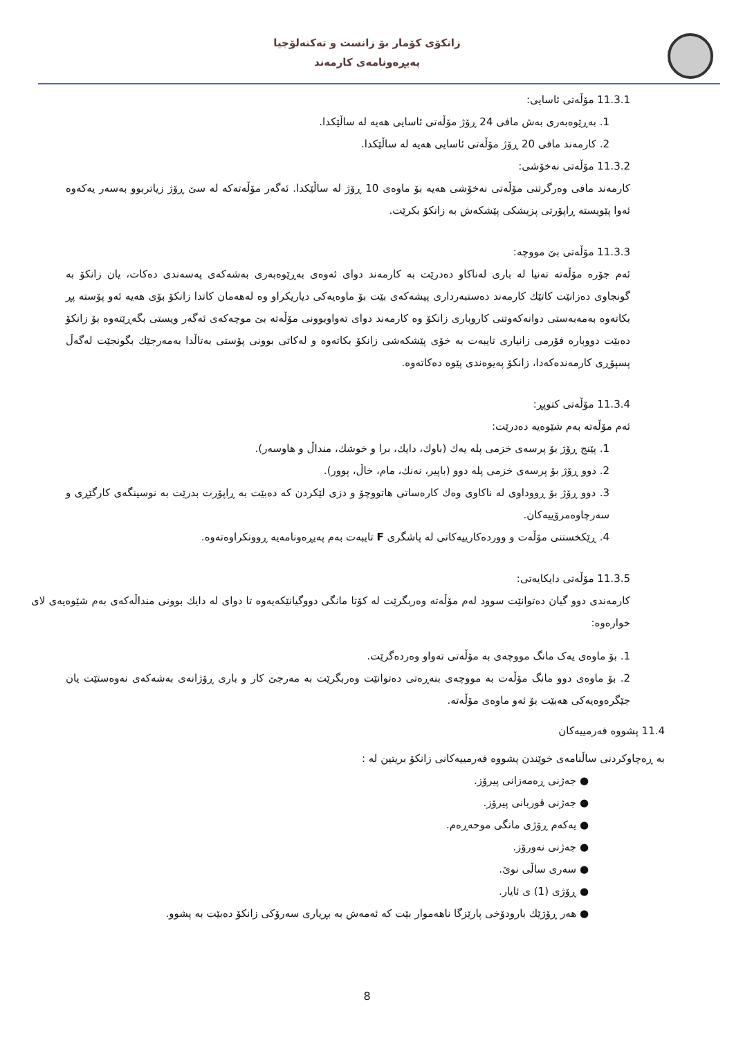زانكۆی كۆمار بۆ زانست و تەكنەلۆجیا
پەیڕەونامەی كارمەند
11.3.1 مۆڵەتی ئاسایی:
1. بەڕێوەبەری بەش مافی 24 ڕۆژ مۆڵەتی ئاسایی هەیە لە ساڵێكدا.
2. كارمەند مافی 20 ڕۆژ مۆڵەتی ئاسایی هەیە لە ساڵێكدا.
11.3.2 مۆڵەتی نەخۆشی:
كارمەند مافی وەرگرتنی مۆڵەتی نەخۆشی هەیە بۆ ماوەی 10 ڕۆژ لە ساڵێكدا. ئەگەر مۆڵەتەكە لە سێ ڕۆژ زیاتربوو بەسەر یەكەوە ئەوا پێویستە ڕاپۆرتی پزیشكی پێشكەش بە زانكۆ بكرێت.
11.3.3 مۆڵەتی بێ مووچە:
ئەم جۆرە مۆڵەتە تەنیا لە باری لەناكاو دەدرێت بە كارمەند دوای ئەوەی بەڕێوەبەری بەشەكەی پەسەندی دەكات، یان زانكۆ بە گونجاوی دەزانێت كاتێك كارمەند دەستبەرداری پیشەكەی بێت بۆ ماوەیەكی دیاریكراو وە لەهەمان كاتدا زانكۆ بۆی هەیە ئەو پۆستە پڕ بكاتەوە بەمەبەستی دوانەكەوتنی كاروباری زانكۆ وە كارمەند دوای تەواوبوونی مۆڵەتە بێ موچەكەی ئەگەر ویستی بگەڕێتەوە بۆ زانكۆ دەبێت دووبارە فۆرمی زانیاری تایبەت بە خۆی پێشكەشی زانكۆ بكاتەوە و لەكاتی بوونی پۆستی بەتاڵدا بەمەرجێك بگونجێت لەگەڵ پسپۆڕی كارمەندەكەدا، زانكۆ پەیوەندی پێوە دەكاتەوە.
11.3.4 مۆڵەتی كتوپڕ:
ئەم مۆڵەتە بەم شێوەیە دەدرێت:
1. پێنج ڕۆژ بۆ پرسەی خزمی پلە یەك (باوك، دایك، برا و خوشك، منداڵ و هاوسەر).
2. دوو ڕۆژ بۆ پرسەی خزمی پلە دوو (باپیر، نەنك، مام، خاڵ، پوور).
3. دوو ڕۆژ بۆ ڕووداوی لە ناكاوی وەك كارەساتی هاتووچۆ و دزی لێكردن كە دەبێت بە ڕاپۆرت بدرێت بە نوسینگەی كارگێڕی و سەرچاوەمرۆییەكان.
4. ڕێكخستنی مۆڵەت و ووردەكارییەكانی لە پاشگری F تایبەت بەم پەیڕەونامەیە ڕوونكراوەتەوە.
11.3.5 مۆڵەتی دایكایەتی:
كارمەندی دوو گیان دەتوانێت سوود لەم مۆڵەتە وەربگرێت لە كۆتا مانگی دووگیانێكەیەوە تا دوای لە دایك بوونی منداڵەكەی بەم شێوەیەی لای خوارەوە:
1. بۆ ماوەی یەک مانگ مووچەی بە مۆڵەتی تەواو وەردەگرێت.
2. بۆ ماوەی دوو مانگ مۆڵەت بە مووچەی بنەڕەتی دەتوانێت وەربگرێت بە مەرجێ كار و باری ڕۆژانەی بەشەكەی نەوەستێت یان جێگرەوەیەكی هەبێت بۆ ئەو ماوەی مۆڵەتە.
11.4 پشووە فەرمییەكان
بە ڕەچاوكردنی ساڵنامەی خوێندن پشووە فەرمییەكانی زانكۆ بریتین لە :
● جەژنی ڕەمەزانی پیرۆز.
● جەژنی قوربانی پیرۆز.
● یەكەم ڕۆژی مانگی موحەڕەم.
● جەژنی نەورۆز.
● سەری ساڵی نوێ.
● ڕۆژی (1) ی ئایار.
● هەر ڕۆژێك بارودۆخی پارێزگا ناهەموار بێت كە ئەمەش بە بڕیاری سەرۆكی زانكۆ دەبێت بە پشوو.
8